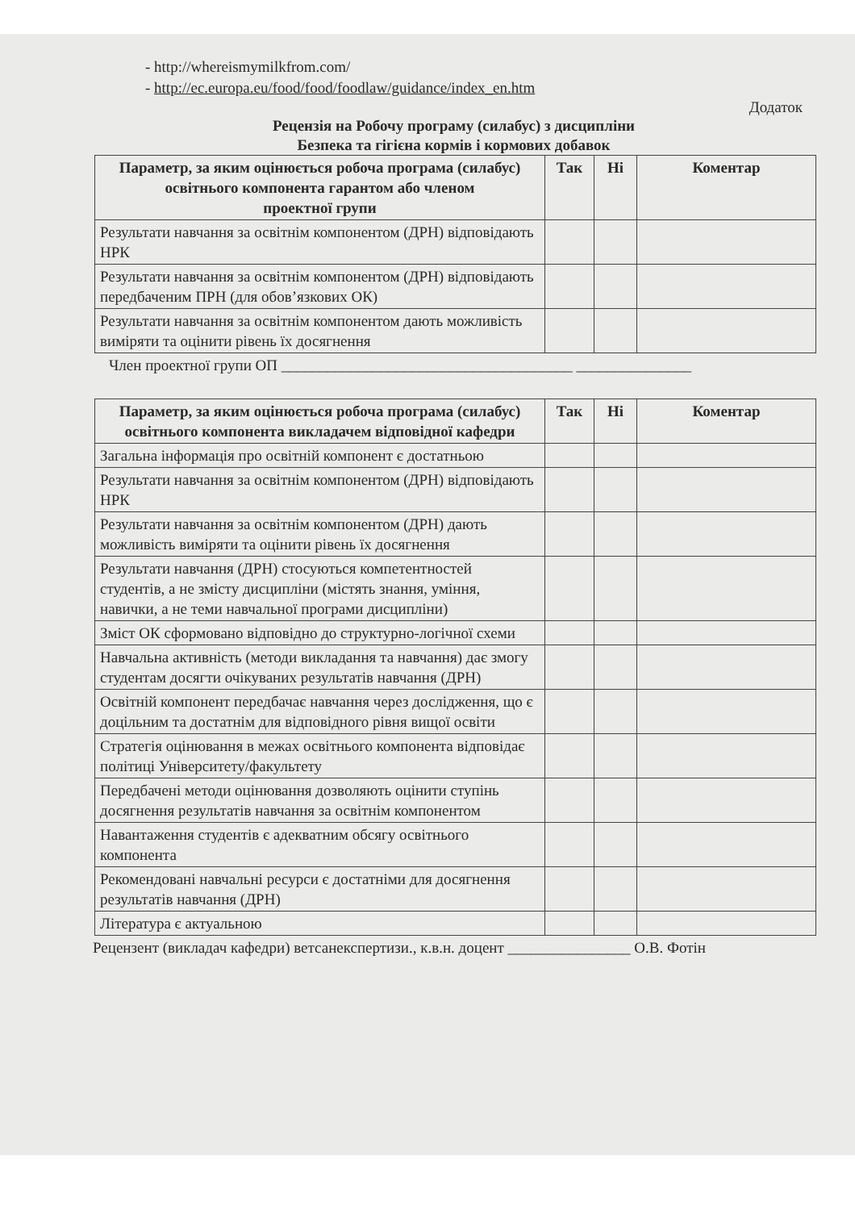- http://whereismymilkfrom.com/
- http://ec.europa.eu/food/food/foodlaw/guidance/index_en.htm
Додаток
Рецензія на Робочу програму (силабус) з дисципліни
Безпека та гігієна кормів і кормових добавок
| Параметр, за яким оцінюється робоча програма (силабус) освітнього компонента гарантом або членом проектної групи | Так | Ні | Коментар |
| --- | --- | --- | --- |
| Результати навчання за освітнім компонентом (ДРН) відповідають НРК | | | |
| Результати навчання за освітнім компонентом (ДРН) відповідають передбаченим ПРН (для обов’язкових ОК) | | | |
| Результати навчання за освітнім компонентом дають можливість виміряти та оцінити рівень їх досягнення | | | |
Член проектної групи ОП ______________________________________ _______________
| Параметр, за яким оцінюється робоча програма (силабус) освітнього компонента викладачем відповідної кафедри | Так | Ні | Коментар |
| --- | --- | --- | --- |
| Загальна інформація про освітній компонент є достатньою | | | |
| Результати навчання за освітнім компонентом (ДРН) відповідають НРК | | | |
| Результати навчання за освітнім компонентом (ДРН) дають можливість виміряти та оцінити рівень їх досягнення | | | |
| Результати навчання (ДРН) стосуються компетентностей студентів, а не змісту дисципліни (містять знання, уміння, навички, а не теми навчальної програми дисципліни) | | | |
| Зміст ОК сформовано відповідно до структурно-логічної схеми | | | |
| Навчальна активність (методи викладання та навчання) дає змогу студентам досягти очікуваних результатів навчання (ДРН) | | | |
| Освітній компонент передбачає навчання через дослідження, що є доцільним та достатнім для відповідного рівня вищої освіти | | | |
| Стратегія оцінювання в межах освітнього компонента відповідає політиці Університету/факультету | | | |
| Передбачені методи оцінювання дозволяють оцінити ступінь досягнення результатів навчання за освітнім компонентом | | | |
| Навантаження студентів є адекватним обсягу освітнього компонента | | | |
| Рекомендовані навчальні ресурси є достатніми для досягнення результатів навчання (ДРН) | | | |
| Література є актуальною | | | |
Рецензент (викладач кафедри) ветсанекспертизи., к.в.н. доцент ________________ О.В. Фотін